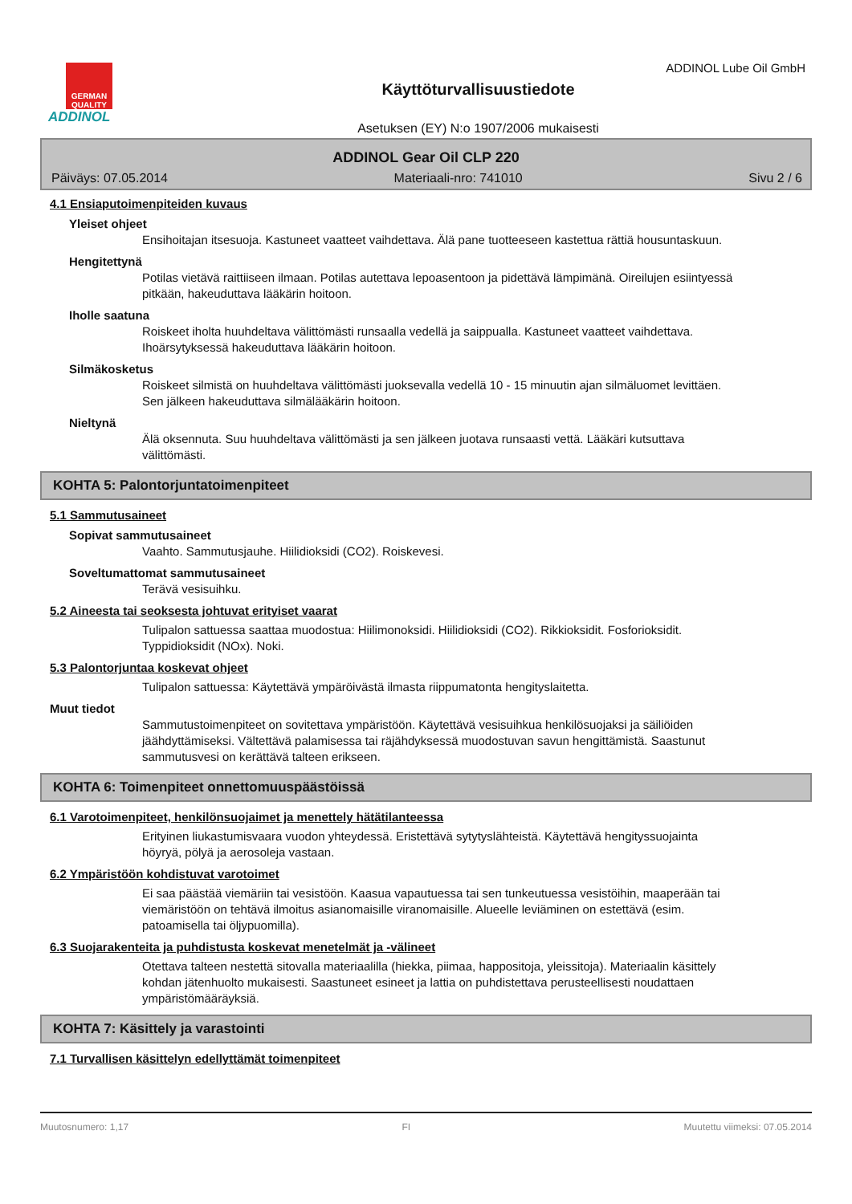GERMAN QUALITY
ADDINOL
Käyttöturvallisuustiedote
Asetuksen (EY) N:o 1907/2006 mukaisesti
ADDINOL Lube Oil GmbH
ADDINOL Gear Oil CLP 220
Päiväys: 07.05.2014 Materiaali-nro: 741010 Sivu 2 / 6
4.1 Ensiaputoimenpiteiden kuvaus
Yleiset ohjeet
Ensihoitajan itsesuoja. Kastuneet vaatteet vaihdettava. Älä pane tuotteeseen kastettua rättiä housuntaskuun.
Hengitettynä
Potilas vietävä raittiiseen ilmaan. Potilas autettava lepoasentoon ja pidettävä lämpimänä. Oireilujen esiintyessä pitkään, hakeuduttava lääkärin hoitoon.
Iholle saatuna
Roiskeet iholta huuhdeltava välittömästi runsaalla vedellä ja saippualla. Kastuneet vaatteet vaihdettava. Ihoärsytyksessä hakeuduttava lääkärin hoitoon.
Silmäkosketus
Roiskeet silmistä on huuhdeltava välittömästi juoksevalla vedellä 10 - 15 minuutin ajan silmäluomet levittäen. Sen jälkeen hakeuduttava silmälääkärin hoitoon.
Nieltynä
Älä oksennuta. Suu huuhdeltava välittömästi ja sen jälkeen juotava runsaasti vettä. Lääkäri kutsuttava välittömästi.
KOHTA 5: Palontorjuntatoimenpiteet
5.1 Sammutusaineet
Sopivat sammutusaineet
Vaahto. Sammutusjauhe. Hiilidioksidi (CO2). Roiskevesi.
Soveltumattomat sammutusaineet
Terävä vesisuihku.
5.2 Aineesta tai seoksesta johtuvat erityiset vaarat
Tulipalon sattuessa saattaa muodostua: Hiilimonoksidi. Hiilidioksidi (CO2). Rikkioksidit. Fosforioksidit. Typpidioksidit (NOx). Noki.
5.3 Palontorjuntaa koskevat ohjeet
Tulipalon sattuessa: Käytettävä ympäröivästä ilmasta riippumatonta hengityslaitetta.
Muut tiedot
Sammutustoimenpiteet on sovitettava ympäristöön. Käytettävä vesisuihkua henkilösuojaksi ja säiliöiden jäähdyttämiseksi. Vältettävä palamisessa tai räjähdyksessä muodostuvan savun hengittämistä. Saastunut sammutusvesi on kerättävä talteen erikseen.
KOHTA 6: Toimenpiteet onnettomuuspäästöissä
6.1 Varotoimenpiteet, henkilönsuojaimet ja menettely hätätilanteessa
Erityinen liukastumisvaara vuodon yhteydessä. Eristettävä sytytyslähteistä. Käytettävä hengityssuojainta höyryä, pölyä ja aerosoleja vastaan.
6.2 Ympäristöön kohdistuvat varotoimet
Ei saa päästää viemäriin tai vesistöön. Kaasua vapautuessa tai sen tunkeutuessa vesistöihin, maaperään tai viemäristöön on tehtävä ilmoitus asianomaisille viranomaisille. Alueelle leviäminen on estettävä (esim. patoamisella tai öljypuomilla).
6.3 Suojarakenteita ja puhdistusta koskevat menetelmät ja -välineet
Otettava talteen nestettä sitovalla materiaalilla (hiekka, piimaa, happositoja, yleissitoja). Materiaalin käsittely kohdan jätenhuolto mukaisesti. Saastuneet esineet ja lattia on puhdistettava perusteellisesti noudattaen ympäristömääräyksiä.
KOHTA 7: Käsittely ja varastointi
7.1 Turvallisen käsittelyn edellyttämät toimenpiteet
Muutosnumero: 1,17 FI Muutettu viimeksi: 07.05.2014